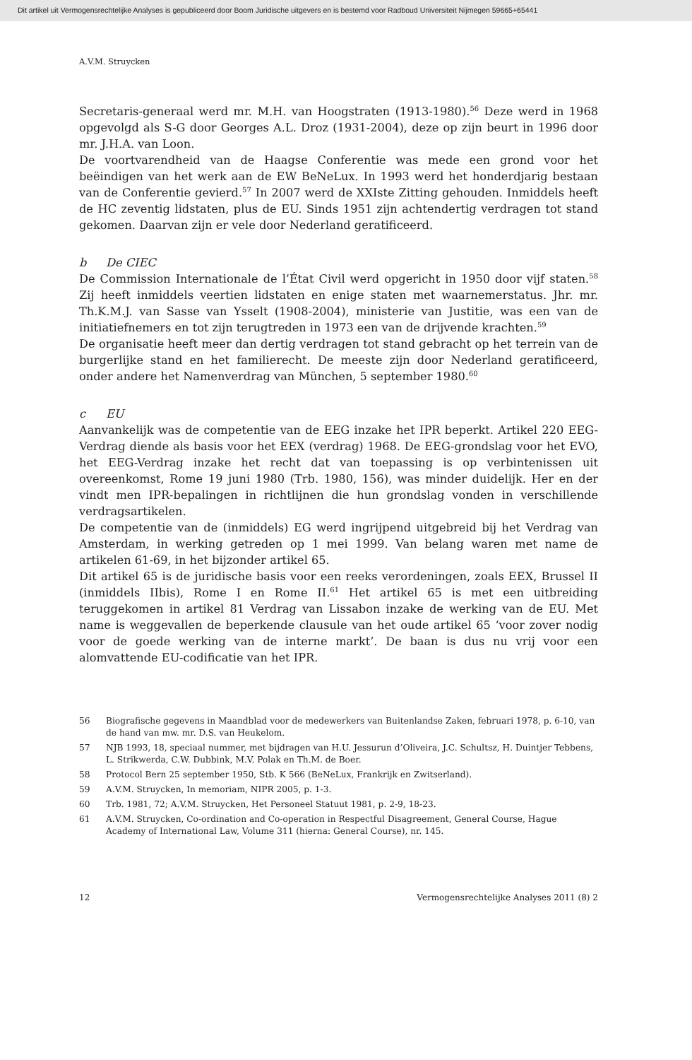Dit artikel uit Vermogensrechtelijke Analyses is gepubliceerd door Boom Juridische uitgevers en is bestemd voor Radboud Universiteit Nijmegen 59665+65441
A.V.M. Struycken
Secretaris-generaal werd mr. M.H. van Hoogstraten (1913-1980).<sup>56</sup> Deze werd in 1968 opgevolgd als S-G door Georges A.L. Droz (1931-2004), deze op zijn beurt in 1996 door mr. J.H.A. van Loon.
De voortvarendheid van de Haagse Conferentie was mede een grond voor het beëindigen van het werk aan de EW BeNeLux. In 1993 werd het honderdjarig bestaan van de Conferentie gevierd.<sup>57</sup> In 2007 werd de XXIste Zitting gehouden. Inmiddels heeft de HC zeventig lidstaten, plus de EU. Sinds 1951 zijn achtendertig verdragen tot stand gekomen. Daarvan zijn er vele door Nederland geratificeerd.
b De CIEC
De Commission Internationale de l’État Civil werd opgericht in 1950 door vijf staten.<sup>58</sup> Zij heeft inmiddels veertien lidstaten en enige staten met waarnemerstatus. Jhr. mr. Th.K.M.J. van Sasse van Ysselt (1908-2004), ministerie van Justitie, was een van de initiatiefnemers en tot zijn terugtreden in 1973 een van de drijvende krachten.<sup>59</sup>
De organisatie heeft meer dan dertig verdragen tot stand gebracht op het terrein van de burgerlijke stand en het familierecht. De meeste zijn door Nederland geratificeerd, onder andere het Namenverdrag van München, 5 september 1980.<sup>60</sup>
c EU
Aanvankelijk was de competentie van de EEG inzake het IPR beperkt. Artikel 220 EEG-Verdrag diende als basis voor het EEX (verdrag) 1968. De EEG-grondslag voor het EVO, het EEG-Verdrag inzake het recht dat van toepassing is op verbintenissen uit overeenkomst, Rome 19 juni 1980 (Trb. 1980, 156), was minder duidelijk. Her en der vindt men IPR-bepalingen in richtlijnen die hun grondslag vonden in verschillende verdragsartikelen.
De competentie van de (inmiddels) EG werd ingrijpend uitgebreid bij het Verdrag van Amsterdam, in werking getreden op 1 mei 1999. Van belang waren met name de artikelen 61-69, in het bijzonder artikel 65.
Dit artikel 65 is de juridische basis voor een reeks verordeningen, zoals EEX, Brussel II (inmiddels IIbis), Rome I en Rome II.<sup>61</sup> Het artikel 65 is met een uitbreiding teruggekomen in artikel 81 Verdrag van Lissabon inzake de werking van de EU. Met name is weggevallen de beperkende clausule van het oude artikel 65 ‘voor zover nodig voor de goede werking van de interne markt’. De baan is dus nu vrij voor een alomvattende EU-codificatie van het IPR.
56 Biografische gegevens in Maandblad voor de medewerkers van Buitenlandse Zaken, februari 1978, p. 6-10, van de hand van mw. mr. D.S. van Heukelom.
57 NJB 1993, 18, speciaal nummer, met bijdragen van H.U. Jessurun d’Oliveira, J.C. Schultsz, H. Duintjer Tebbens, L. Strikwerda, C.W. Dubbink, M.V. Polak en Th.M. de Boer.
58 Protocol Bern 25 september 1950, Stb. K 566 (BeNeLux, Frankrijk en Zwitserland).
59 A.V.M. Struycken, In memoriam, NIPR 2005, p. 1-3.
60 Trb. 1981, 72; A.V.M. Struycken, Het Personeel Statuut 1981, p. 2-9, 18-23.
61 A.V.M. Struycken, Co-ordination and Co-operation in Respectful Disagreement, General Course, Hague Academy of International Law, Volume 311 (hierna: General Course), nr. 145.
12 Vermogensrechtelijke Analyses 2011 (8) 2